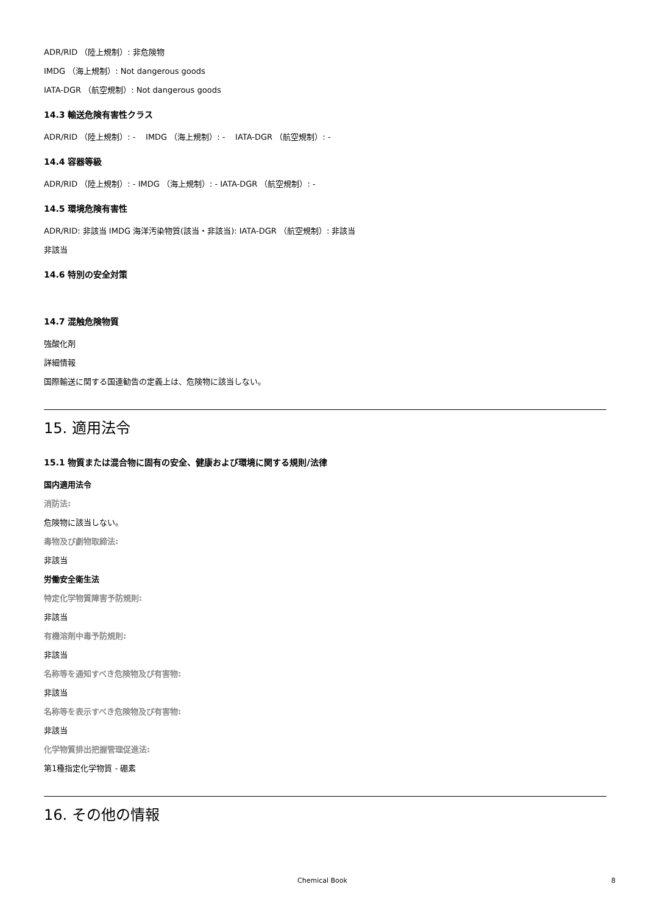ADR/RID （陸上規制）: 非危険物
IMDG （海上規制）: Not dangerous goods
IATA-DGR （航空規制）: Not dangerous goods
14.3 輸送危険有害性クラス
ADR/RID （陸上規制）: - IMDG （海上規制）: - IATA-DGR （航空規制）: -
14.4 容器等級
ADR/RID （陸上規制）: - IMDG （海上規制）: - IATA-DGR （航空規制）: -
14.5 環境危険有害性
ADR/RID: 非該当 IMDG 海洋汚染物質(該当・非該当): IATA-DGR （航空規制）: 非該当
非該当
14.6 特別の安全対策
14.7 混触危険物質
強酸化剤
詳細情報
国際輸送に関する国連勧告の定義上は、危険物に該当しない。
15. 適用法令
15.1 物質または混合物に固有の安全、健康および環境に関する規則/法律
国内適用法令
消防法:
危険物に該当しない。
毒物及び劇物取締法:
非該当
労働安全衛生法
特定化学物質障害予防規則:
非該当
有機溶剤中毒予防規則:
非該当
名称等を通知すべき危険物及び有害物:
非該当
名称等を表示すべき危険物及び有害物:
非該当
化学物質排出把握管理促進法:
第1種指定化学物質 - 硼素
16. その他の情報
Chemical Book 8